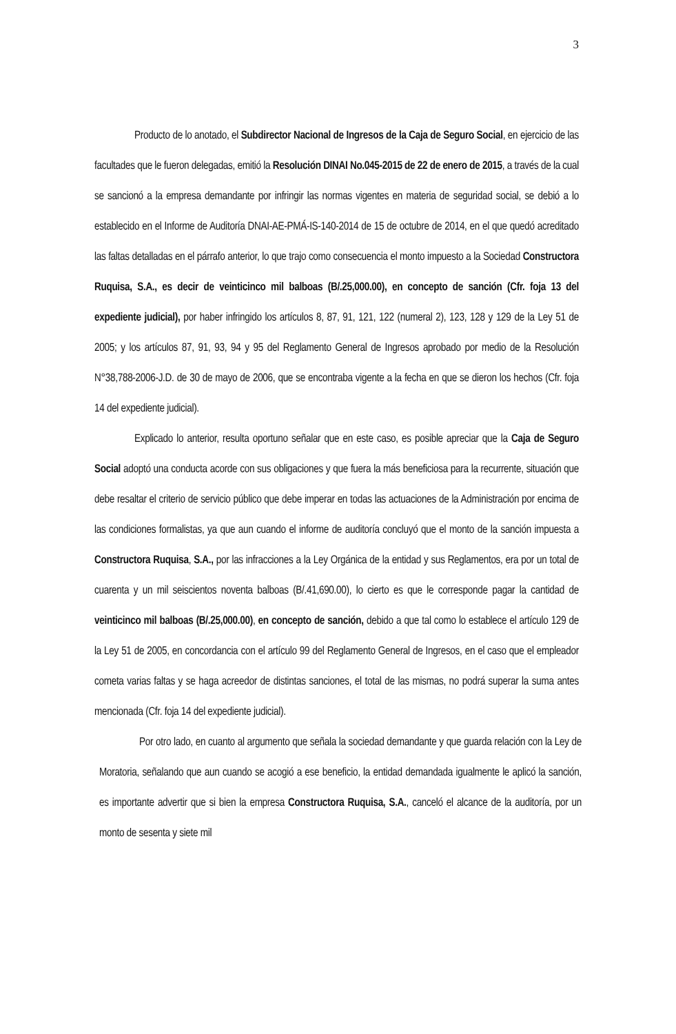3
Producto de lo anotado, el Subdirector Nacional de Ingresos de la Caja de Seguro Social, en ejercicio de las facultades que le fueron delegadas, emitió la Resolución DINAI No.045-2015 de 22 de enero de 2015, a través de la cual se sancionó a la empresa demandante por infringir las normas vigentes en materia de seguridad social, se debió a lo establecido en el Informe de Auditoría DNAI-AE-PMÁ-IS-140-2014 de 15 de octubre de 2014, en el que quedó acreditado las faltas detalladas en el párrafo anterior, lo que trajo como consecuencia el monto impuesto a la Sociedad Constructora Ruquisa, S.A., es decir de veinticinco mil balboas (B/.25,000.00), en concepto de sanción (Cfr. foja 13 del expediente judicial), por haber infringido los artículos 8, 87, 91, 121, 122 (numeral 2), 123, 128 y 129 de la Ley 51 de 2005; y los artículos 87, 91, 93, 94 y 95 del Reglamento General de Ingresos aprobado por medio de la Resolución N°38,788-2006-J.D. de 30 de mayo de 2006, que se encontraba vigente a la fecha en que se dieron los hechos (Cfr. foja 14 del expediente judicial).
Explicado lo anterior, resulta oportuno señalar que en este caso, es posible apreciar que la Caja de Seguro Social adoptó una conducta acorde con sus obligaciones y que fuera la más beneficiosa para la recurrente, situación que debe resaltar el criterio de servicio público que debe imperar en todas las actuaciones de la Administración por encima de las condiciones formalistas, ya que aun cuando el informe de auditoría concluyó que el monto de la sanción impuesta a Constructora Ruquisa, S.A., por las infracciones a la Ley Orgánica de la entidad y sus Reglamentos, era por un total de cuarenta y un mil seiscientos noventa balboas (B/.41,690.00), lo cierto es que le corresponde pagar la cantidad de veinticinco mil balboas (B/.25,000.00), en concepto de sanción, debido a que tal como lo establece el artículo 129 de la Ley 51 de 2005, en concordancia con el artículo 99 del Reglamento General de Ingresos, en el caso que el empleador cometa varias faltas y se haga acreedor de distintas sanciones, el total de las mismas, no podrá superar la suma antes mencionada (Cfr. foja 14 del expediente judicial).
Por otro lado, en cuanto al argumento que señala la sociedad demandante y que guarda relación con la Ley de Moratoria, señalando que aun cuando se acogió a ese beneficio, la entidad demandada igualmente le aplicó la sanción, es importante advertir que si bien la empresa Constructora Ruquisa, S.A., canceló el alcance de la auditoría, por un monto de sesenta y siete mil